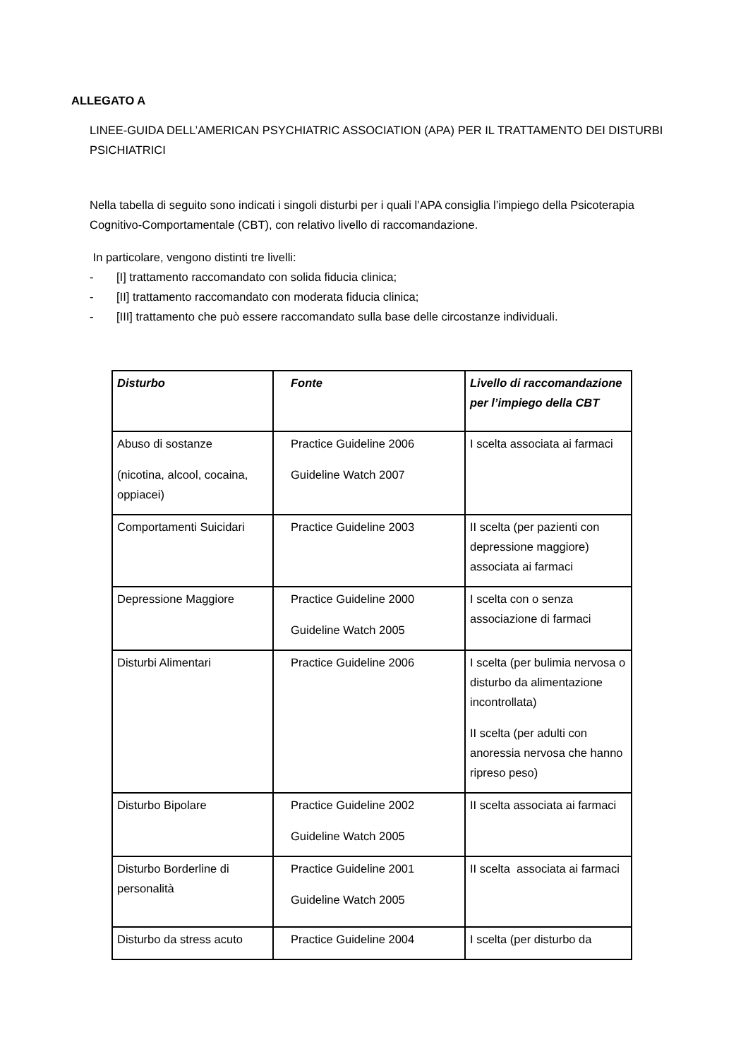ALLEGATO A
LINEE-GUIDA DELL’AMERICAN PSYCHIATRIC ASSOCIATION (APA) PER IL TRATTAMENTO DEI DISTURBI PSICHIATRICI
Nella tabella di seguito sono indicati i singoli disturbi per i quali l’APA consiglia l’impiego della Psicoterapia Cognitivo-Comportamentale (CBT), con relativo livello di raccomandazione.
In particolare, vengono distinti tre livelli:
- [I] trattamento raccomandato con solida fiducia clinica;
- [II] trattamento raccomandato con moderata fiducia clinica;
- [III] trattamento che può essere raccomandato sulla base delle circostanze individuali.
| Disturbo | Fonte | Livello di raccomandazione per l’impiego della CBT |
| --- | --- | --- |
| Abuso di sostanze (nicotina, alcool, cocaina, oppiacei) | Practice Guideline 2006 Guideline Watch 2007 | I scelta associata ai farmaci |
| Comportamenti Suicidari | Practice Guideline 2003 | II scelta (per pazienti con depressione maggiore) associata ai farmaci |
| Depressione Maggiore | Practice Guideline 2000 Guideline Watch 2005 | I scelta con o senza associazione di farmaci |
| Disturbi Alimentari | Practice Guideline 2006 | I scelta (per bulimia nervosa o disturbo da alimentazione incontrollata) II scelta (per adulti con anoressia nervosa che hanno ripreso peso) |
| Disturbo Bipolare | Practice Guideline 2002 Guideline Watch 2005 | II scelta associata ai farmaci |
| Disturbo Borderline di personalità | Practice Guideline 2001 Guideline Watch 2005 | II scelta associata ai farmaci |
| Disturbo da stress acuto | Practice Guideline 2004 | I scelta (per disturbo da |